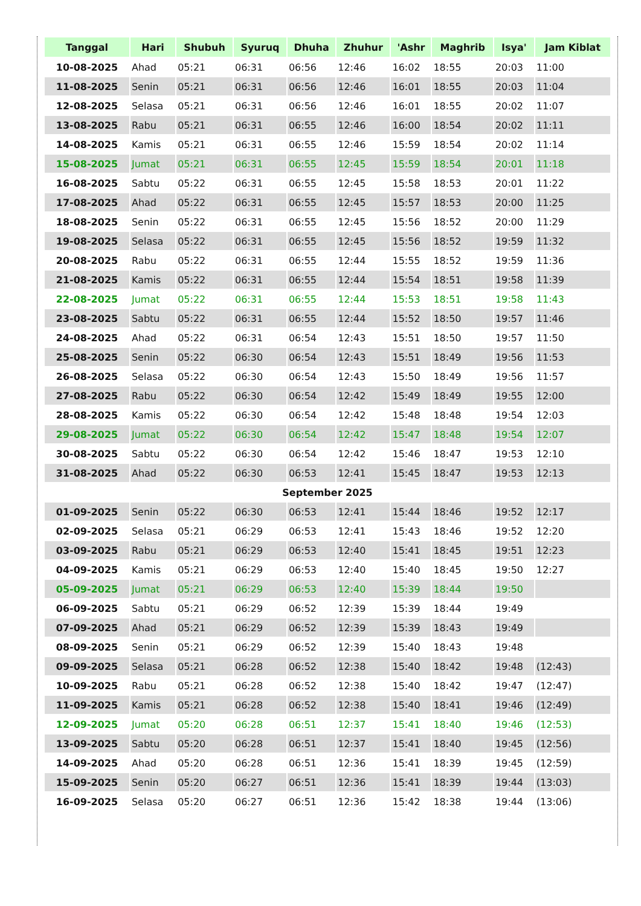| Tanggal | Hari | Shubuh | Syuruq | Dhuha | Zhuhur | 'Ashr | Maghrib | Isya' | Jam Kiblat |
| --- | --- | --- | --- | --- | --- | --- | --- | --- | --- |
| 10-08-2025 | Ahad | 05:21 | 06:31 | 06:56 | 12:46 | 16:02 | 18:55 | 20:03 | 11:00 |
| 11-08-2025 | Senin | 05:21 | 06:31 | 06:56 | 12:46 | 16:01 | 18:55 | 20:03 | 11:04 |
| 12-08-2025 | Selasa | 05:21 | 06:31 | 06:56 | 12:46 | 16:01 | 18:55 | 20:02 | 11:07 |
| 13-08-2025 | Rabu | 05:21 | 06:31 | 06:55 | 12:46 | 16:00 | 18:54 | 20:02 | 11:11 |
| 14-08-2025 | Kamis | 05:21 | 06:31 | 06:55 | 12:46 | 15:59 | 18:54 | 20:02 | 11:14 |
| 15-08-2025 | Jumat | 05:21 | 06:31 | 06:55 | 12:45 | 15:59 | 18:54 | 20:01 | 11:18 |
| 16-08-2025 | Sabtu | 05:22 | 06:31 | 06:55 | 12:45 | 15:58 | 18:53 | 20:01 | 11:22 |
| 17-08-2025 | Ahad | 05:22 | 06:31 | 06:55 | 12:45 | 15:57 | 18:53 | 20:00 | 11:25 |
| 18-08-2025 | Senin | 05:22 | 06:31 | 06:55 | 12:45 | 15:56 | 18:52 | 20:00 | 11:29 |
| 19-08-2025 | Selasa | 05:22 | 06:31 | 06:55 | 12:45 | 15:56 | 18:52 | 19:59 | 11:32 |
| 20-08-2025 | Rabu | 05:22 | 06:31 | 06:55 | 12:44 | 15:55 | 18:52 | 19:59 | 11:36 |
| 21-08-2025 | Kamis | 05:22 | 06:31 | 06:55 | 12:44 | 15:54 | 18:51 | 19:58 | 11:39 |
| 22-08-2025 | Jumat | 05:22 | 06:31 | 06:55 | 12:44 | 15:53 | 18:51 | 19:58 | 11:43 |
| 23-08-2025 | Sabtu | 05:22 | 06:31 | 06:55 | 12:44 | 15:52 | 18:50 | 19:57 | 11:46 |
| 24-08-2025 | Ahad | 05:22 | 06:31 | 06:54 | 12:43 | 15:51 | 18:50 | 19:57 | 11:50 |
| 25-08-2025 | Senin | 05:22 | 06:30 | 06:54 | 12:43 | 15:51 | 18:49 | 19:56 | 11:53 |
| 26-08-2025 | Selasa | 05:22 | 06:30 | 06:54 | 12:43 | 15:50 | 18:49 | 19:56 | 11:57 |
| 27-08-2025 | Rabu | 05:22 | 06:30 | 06:54 | 12:42 | 15:49 | 18:49 | 19:55 | 12:00 |
| 28-08-2025 | Kamis | 05:22 | 06:30 | 06:54 | 12:42 | 15:48 | 18:48 | 19:54 | 12:03 |
| 29-08-2025 | Jumat | 05:22 | 06:30 | 06:54 | 12:42 | 15:47 | 18:48 | 19:54 | 12:07 |
| 30-08-2025 | Sabtu | 05:22 | 06:30 | 06:54 | 12:42 | 15:46 | 18:47 | 19:53 | 12:10 |
| 31-08-2025 | Ahad | 05:22 | 06:30 | 06:53 | 12:41 | 15:45 | 18:47 | 19:53 | 12:13 |
| September 2025 | | | | | | | | | |
| 01-09-2025 | Senin | 05:22 | 06:30 | 06:53 | 12:41 | 15:44 | 18:46 | 19:52 | 12:17 |
| 02-09-2025 | Selasa | 05:21 | 06:29 | 06:53 | 12:41 | 15:43 | 18:46 | 19:52 | 12:20 |
| 03-09-2025 | Rabu | 05:21 | 06:29 | 06:53 | 12:40 | 15:41 | 18:45 | 19:51 | 12:23 |
| 04-09-2025 | Kamis | 05:21 | 06:29 | 06:53 | 12:40 | 15:40 | 18:45 | 19:50 | 12:27 |
| 05-09-2025 | Jumat | 05:21 | 06:29 | 06:53 | 12:40 | 15:39 | 18:44 | 19:50 | |
| 06-09-2025 | Sabtu | 05:21 | 06:29 | 06:52 | 12:39 | 15:39 | 18:44 | 19:49 | |
| 07-09-2025 | Ahad | 05:21 | 06:29 | 06:52 | 12:39 | 15:39 | 18:43 | 19:49 | |
| 08-09-2025 | Senin | 05:21 | 06:29 | 06:52 | 12:39 | 15:40 | 18:43 | 19:48 | |
| 09-09-2025 | Selasa | 05:21 | 06:28 | 06:52 | 12:38 | 15:40 | 18:42 | 19:48 | (12:43) |
| 10-09-2025 | Rabu | 05:21 | 06:28 | 06:52 | 12:38 | 15:40 | 18:42 | 19:47 | (12:47) |
| 11-09-2025 | Kamis | 05:21 | 06:28 | 06:52 | 12:38 | 15:40 | 18:41 | 19:46 | (12:49) |
| 12-09-2025 | Jumat | 05:20 | 06:28 | 06:51 | 12:37 | 15:41 | 18:40 | 19:46 | (12:53) |
| 13-09-2025 | Sabtu | 05:20 | 06:28 | 06:51 | 12:37 | 15:41 | 18:40 | 19:45 | (12:56) |
| 14-09-2025 | Ahad | 05:20 | 06:28 | 06:51 | 12:36 | 15:41 | 18:39 | 19:45 | (12:59) |
| 15-09-2025 | Senin | 05:20 | 06:27 | 06:51 | 12:36 | 15:41 | 18:39 | 19:44 | (13:03) |
| 16-09-2025 | Selasa | 05:20 | 06:27 | 06:51 | 12:36 | 15:42 | 18:38 | 19:44 | (13:06) |